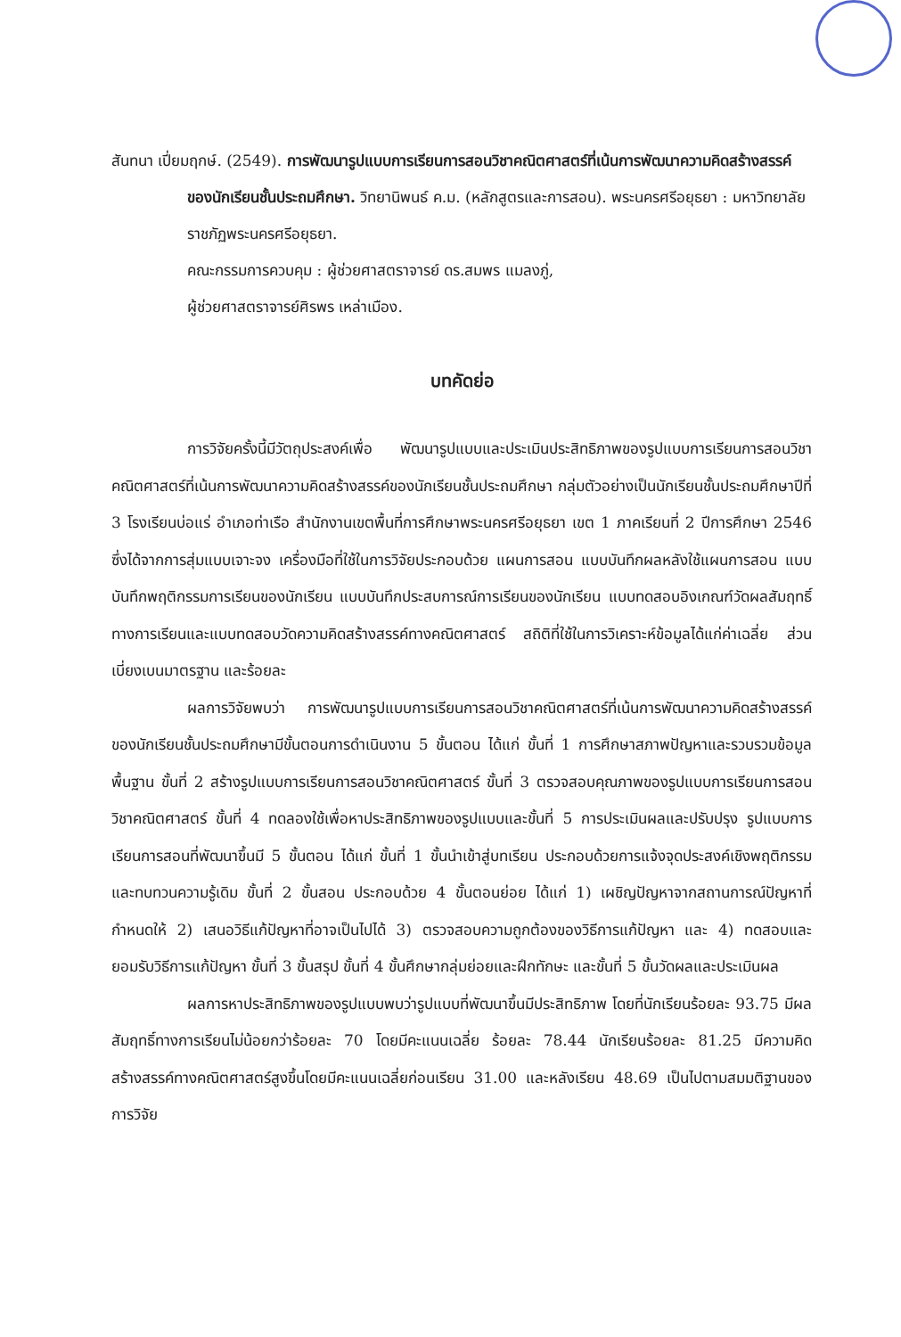สันทนา เปี่ยมฤกษ์. (2549). การพัฒนารูปแบบการเรียนการสอนวิชาคณิตศาสตร์ที่เน้นการพัฒนาความคิดสร้างสรรค์ของนักเรียนชั้นประถมศึกษา. วิทยานิพนธ์ ค.ม. (หลักสูตรและการสอน). พระนครศรีอยุธยา : มหาวิทยาลัยราชภัฏพระนครศรีอยุธยา.
คณะกรรมการควบคุม : ผู้ช่วยศาสตราจารย์ ดร.สมพร แมลงภู่,
ผู้ช่วยศาสตราจารย์ศิรพร เหล่าเมือง.
บทคัดย่อ
การวิจัยครั้งนี้มีวัตถุประสงค์เพื่อ พัฒนารูปแบบและประเมินประสิทธิภาพของรูปแบบการเรียนการสอนวิชาคณิตศาสตร์ที่เน้นการพัฒนาความคิดสร้างสรรค์ของนักเรียนชั้นประถมศึกษา กลุ่มตัวอย่างเป็นนักเรียนชั้นประถมศึกษาปีที่ 3 โรงเรียนบ่อแร่ อำเภอท่าเรือ สำนักงานเขตพื้นที่การศึกษาพระนครศรีอยุธยา เขต 1 ภาคเรียนที่ 2 ปีการศึกษา 2546 ซึ่งได้จากการสุ่มแบบเจาะจง เครื่องมือที่ใช้ในการวิจัยประกอบด้วย แผนการสอน แบบบันทึกผลหลังใช้แผนการสอน แบบบันทึกพฤติกรรมการเรียนของนักเรียน แบบบันทึกประสบการณ์การเรียนของนักเรียน แบบทดสอบอิงเกณฑ์วัดผลสัมฤทธิ์ทางการเรียนและแบบทดสอบวัดความคิดสร้างสรรค์ทางคณิตศาสตร์ สถิติที่ใช้ในการวิเคราะห์ข้อมูลได้แก่ค่าเฉลี่ย ส่วนเบี่ยงเบนมาตรฐาน และร้อยละ
ผลการวิจัยพบว่า การพัฒนารูปแบบการเรียนการสอนวิชาคณิตศาสตร์ที่เน้นการพัฒนาความคิดสร้างสรรค์ของนักเรียนชั้นประถมศึกษามีขั้นตอนการดำเนินงาน 5 ขั้นตอน ได้แก่ ขั้นที่ 1 การศึกษาสภาพปัญหาและรวบรวมข้อมูลพื้นฐาน ขั้นที่ 2 สร้างรูปแบบการเรียนการสอนวิชาคณิตศาสตร์ ขั้นที่ 3 ตรวจสอบคุณภาพของรูปแบบการเรียนการสอนวิชาคณิตศาสตร์ ขั้นที่ 4 ทดลองใช้เพื่อหาประสิทธิภาพของรูปแบบและขั้นที่ 5 การประเมินผลและปรับปรุง รูปแบบการเรียนการสอนที่พัฒนาขึ้นมี 5 ขั้นตอน ได้แก่ ขั้นที่ 1 ขั้นนำเข้าสู่บทเรียน ประกอบด้วยการแจ้งจุดประสงค์เชิงพฤติกรรมและทบทวนความรู้เดิม ขั้นที่ 2 ขั้นสอน ประกอบด้วย 4 ขั้นตอนย่อย ได้แก่ 1) เผชิญปัญหาจากสถานการณ์ปัญหาที่กำหนดให้ 2) เสนอวิธีแก้ปัญหาที่อาจเป็นไปได้ 3) ตรวจสอบความถูกต้องของวิธีการแก้ปัญหา และ 4) ทดสอบและยอมรับวิธีการแก้ปัญหา ขั้นที่ 3 ขั้นสรุป ขั้นที่ 4 ขั้นศึกษากลุ่มย่อยและฝึกทักษะ และขั้นที่ 5 ขั้นวัดผลและประเมินผล
ผลการหาประสิทธิภาพของรูปแบบพบว่ารูปแบบที่พัฒนาขึ้นมีประสิทธิภาพ โดยที่นักเรียนร้อยละ 93.75 มีผลสัมฤทธิ์ทางการเรียนไม่น้อยกว่าร้อยละ 70 โดยมีคะแนนเฉลี่ย ร้อยละ 78.44 นักเรียนร้อยละ 81.25 มีความคิดสร้างสรรค์ทางคณิตศาสตร์สูงขึ้นโดยมีคะแนนเฉลี่ยก่อนเรียน 31.00 และหลังเรียน 48.69 เป็นไปตามสมมติฐานของการวิจัย